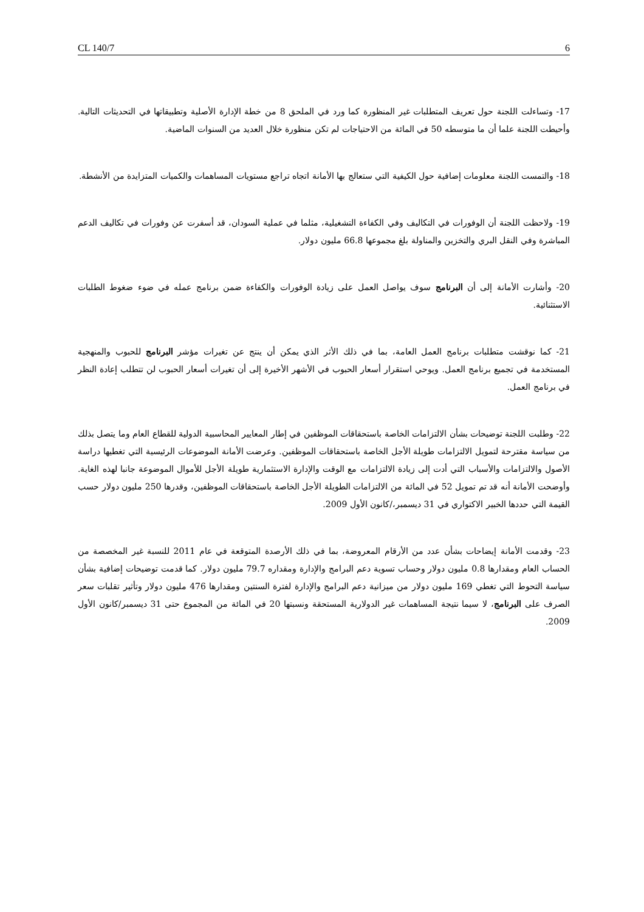CL 140/7 6
17- وتساءلت اللجنة حول تعريف المتطلبات غير المنظورة كما ورد في الملحق 8 من خطة الإدارة الأصلية وتطبيقاتها في التحديثات التالية. وأحيطت اللجنة علما أن ما متوسطه 50 في المائة من الاحتياجات لم تكن منظورة خلال العديد من السنوات الماضية.
18- والتمست اللجنة معلومات إضافية حول الكيفية التي ستعالج بها الأمانة اتجاه تراجع مستويات المساهمات والكميات المتزايدة من الأنشطة.
19- ولاحظت اللجنة أن الوفورات في التكاليف وفي الكفاءة التشغيلية، مثلما في عملية السودان، قد أسفرت عن وفورات في تكاليف الدعم المباشرة وفي النقل البري والتخزين والمناولة بلغ مجموعها 66.8 مليون دولار.
20- وأشارت الأمانة إلى أن البرنامج سوف يواصل العمل على زيادة الوفورات والكفاءة ضمن برنامج عمله في ضوء ضغوط الطلبات الاستثنائية.
21- كما نوقشت متطلبات برنامج العمل العامة، بما في ذلك الأثر الذي يمكن أن ينتج عن تغيرات مؤشر البرنامج للحبوب والمنهجية المستخدمة في تجميع برنامج العمل. ويوحي استقرار أسعار الحبوب في الأشهر الأخيرة إلى أن تغيرات أسعار الحبوب لن تتطلب إعادة النظر في برنامج العمل.
22- وطلبت اللجنة توضيحات بشأن الالتزامات الخاصة باستحقاقات الموظفين في إطار المعايير المحاسبية الدولية للقطاع العام وما يتصل بذلك من سياسة مقترحة لتمويل الالتزامات طويلة الأجل الخاصة باستحقاقات الموظفين. وعرضت الأمانة الموضوعات الرئيسية التي تغطيها دراسة الأصول والالتزامات والأسباب التي أدت إلى زيادة الالتزامات مع الوقت والإدارة الاستثمارية طويلة الأجل للأموال الموضوعة جانبا لهذه الغاية. وأوضحت الأمانة أنه قد تم تمويل 52 في المائة من الالتزامات الطويلة الأجل الخاصة باستحقاقات الموظفين، وقدرها 250 مليون دولار حسب القيمة التي حددها الخبير الاكتواري في 31 ديسمبر،/كانون الأول 2009.
23- وقدمت الأمانة إيضاحات بشأن عدد من الأرقام المعروضة، بما في ذلك الأرصدة المتوقعة في عام 2011 للنسبة غير المخصصة من الحساب العام ومقدارها 0.8 مليون دولار وحساب تسوية دعم البرامج والإدارة ومقداره 79.7 مليون دولار. كما قدمت توضيحات إضافية بشأن سياسة التحوط التي تغطي 169 مليون دولار من ميزانية دعم البرامج والإدارة لفترة السنتين ومقدارها 476 مليون دولار وتأثير تقلبات سعر الصرف على البرنامج، لا سيما نتيجة المساهمات غير الدولارية المستحقة ونسبتها 20 في المائة من المجموع حتى 31 ديسمبر/كانون الأول 2009.